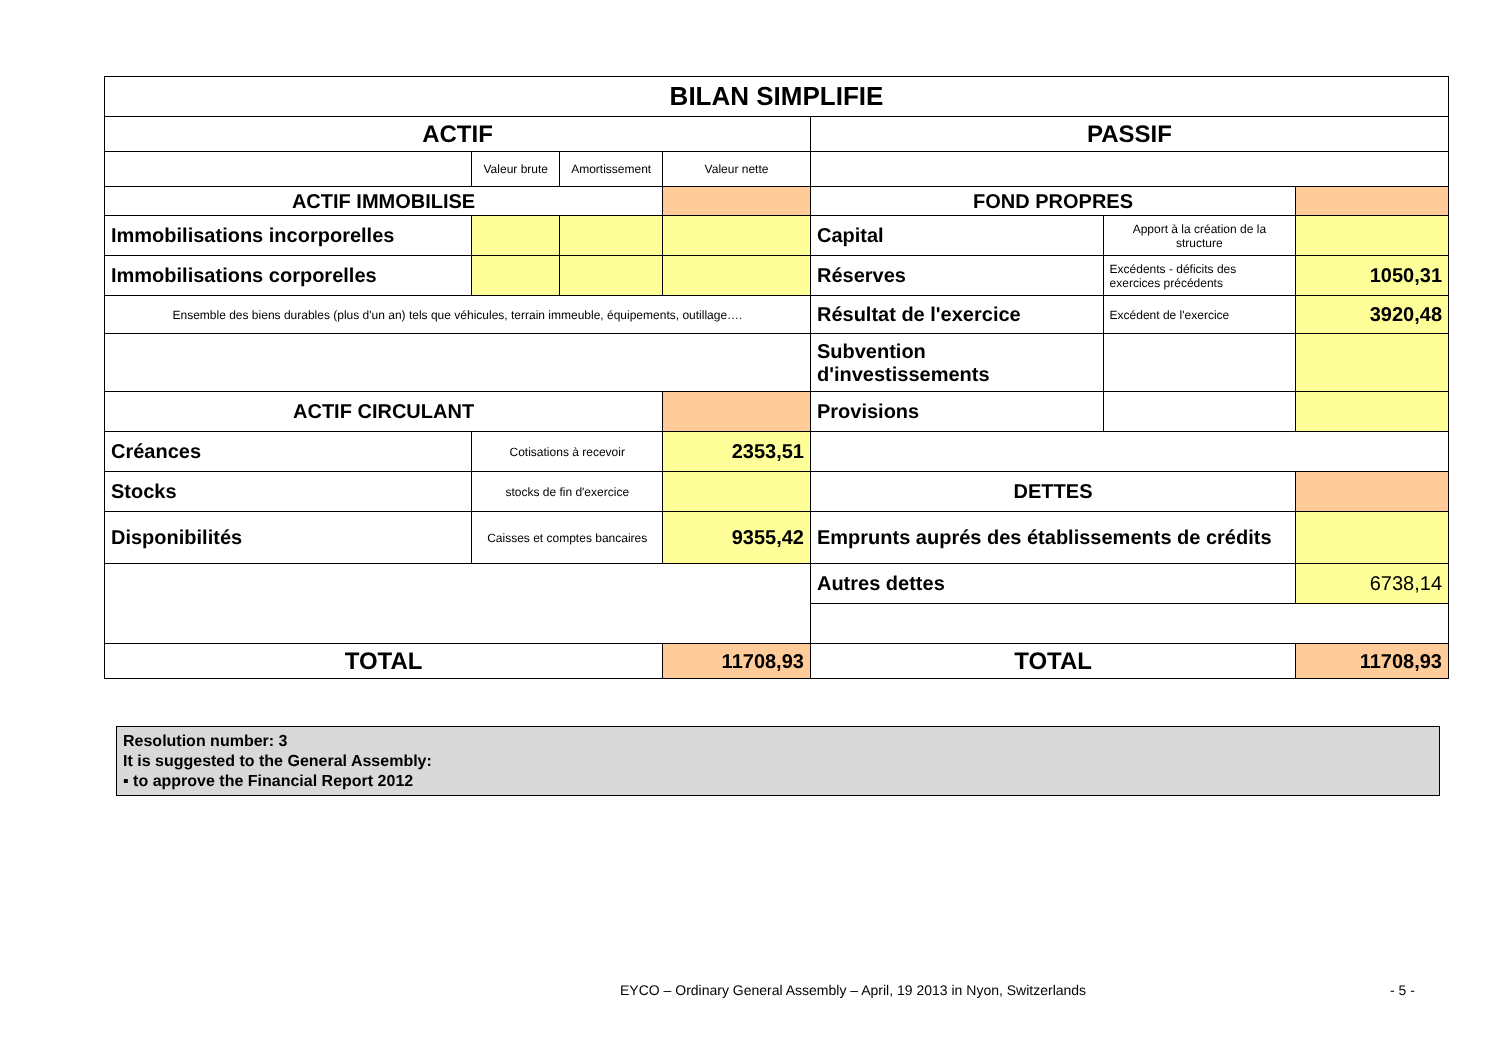| BILAN SIMPLIFIE | | | | | | |
| ACTIF | | | | PASSIF | | |
| | Valeur brute | Amortissement | Valeur nette | | | |
| ACTIF IMMOBILISE | | | | FOND PROPRES | | |
| Immobilisations incorporelles | | | | Capital | Apport à la création de la structure | |
| Immobilisations corporelles | | | | Réserves | Excédents - déficits des exercices précédents | 1050,31 |
| Ensemble des biens durables (plus d'un an) tels que véhicules, terrain immeuble, équipements, outillage…. | | | | Résultat de l'exercice | Excédent de l'exercice | 3920,48 |
| | | | | Subvention d'investissements | | |
| ACTIF CIRCULANT | | | | Provisions | | |
| Créances | Cotisations à recevoir | | 2353,51 | | | |
| Stocks | stocks de fin d'exercice | | | DETTES | | |
| Disponibilités | Caisses et comptes bancaires | | 9355,42 | Emprunts auprés des établissements de crédits | | |
| | | | | Autres dettes | | 6738,14 |
| TOTAL | | | 11708,93 | TOTAL | | 11708,93 |
Resolution number: 3
It is suggested to the General Assembly:
▪ to approve the Financial Report 2012
EYCO – Ordinary General Assembly – April, 19 2013 in Nyon, Switzerlands - 5 -